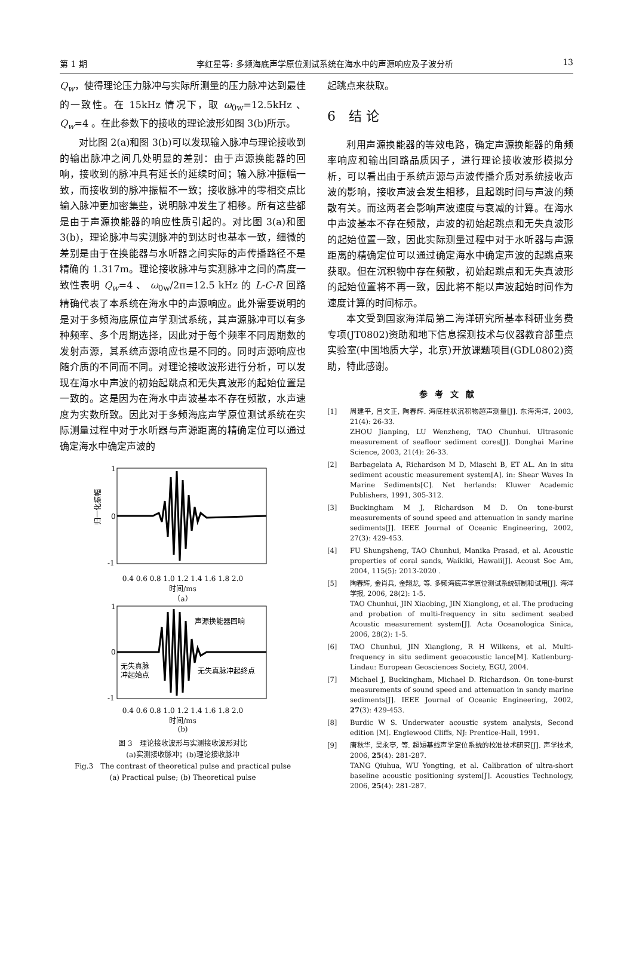第 1 期 李红星等: 多频海底声学原位测试系统在海水中的声源响应及子波分析 13
Q<sub>w</sub>，使得理论压力脉冲与实际所测量的压力脉冲达到最佳的一致性。在 15kHz 情况下，取 ω<sub>0w</sub>=12.5kHz 、Q<sub>w</sub>=4 。在此参数下的接收的理论波形如图 3(b)所示。
对比图 2(a)和图 3(b)可以发现输入脉冲与理论接收到的输出脉冲之间几处明显的差别：由于声源换能器的回响，接收到的脉冲具有延长的延续时间；输入脉冲振幅一致，而接收到的脉冲振幅不一致；接收脉冲的零相交点比输入脉冲更加密集些，说明脉冲发生了相移。所有这些都是由于声源换能器的响应性质引起的。对比图 3(a)和图 3(b)，理论脉冲与实测脉冲的到达时也基本一致，细微的差别是由于在换能器与水听器之间实际的声传播路径不是精确的 1.317m。理论接收脉冲与实测脉冲之间的高度一致性表明 Q<sub>w</sub>=4 、 ω<sub>0w</sub>/2π=12.5 kHz 的 L-C-R 回路精确代表了本系统在海水中的声源响应。此外需要说明的是对于多频海底原位声学测试系统，其声源脉冲可以有多种频率、多个周期选择，因此对于每个频率不同周期数的发射声源，其系统声源响应也是不同的。同时声源响应也随介质的不同而不同。对理论接收波形进行分析，可以发现在海水中声波的初始起跳点和无失真波形的起始位置是一致的。这是因为在海水中声波基本不存在频散，水声速度为实数所致。因此对于多频海底声学原位测试系统在实际测量过程中对于水听器与声源距离的精确定位可以通过确定海水中确定声波的
1
0
-1
归一化振幅
0.4 0.6 0.8 1.0 1.2 1.4 1.6 1.8 2.0
时间/ms
（a）
声源换能器回响
无失真脉
冲起始点
无失真脉冲起终点
1
0
-1
0.4 0.6 0.8 1.0 1.2 1.4 1.6 1.8 2.0
时间/ms
(b)
图 3　理论接收波形与实测接收波形对比
(a)实测接收脉冲；(b)理论接收脉冲
Fig.3　The contrast of theoretical pulse and practical pulse
(a) Practical pulse; (b) Theoretical pulse
起跳点来获取。
6　结 论
利用声源换能器的等效电路，确定声源换能器的角频率响应和输出回路品质因子，进行理论接收波形模拟分析，可以看出由于系统声源与声波传播介质对系统接收声波的影响，接收声波会发生相移，且起跳时间与声波的频散有关。而这两者会影响声波速度与衰减的计算。在海水中声波基本不存在频散，声波的初始起跳点和无失真波形的起始位置一致，因此实际测量过程中对于水听器与声源距离的精确定位可以通过确定海水中确定声波的起跳点来获取。但在沉积物中存在频散，初始起跳点和无失真波形的起始位置将不再一致，因此将不能以声波起始时间作为速度计算的时间标示。
本文受到国家海洋局第二海洋研究所基本科研业务费专项(JT0802)资助和地下信息探测技术与仪器教育部重点实验室(中国地质大学，北京)开放课题项目(GDL0802)资助，特此感谢。
参考文献
[1] 周建平, 吕文正, 陶春辉. 海底柱状沉积物超声测量[J]. 东海海洋, 2003, 21(4): 26-33.
ZHOU Jianping, LU Wenzheng, TAO Chunhui. Ultrasonic measurement of seafloor sediment cores[J]. Donghai Marine Science, 2003, 21(4): 26-33.
[2] Barbagelata A, Richardson M D, Miaschi B, ET AL. An in situ sediment acoustic measurement system[A]. in: Shear Waves In Marine Sediments[C]. Net herlands: Kluwer Academic Publishers, 1991, 305-312.
[3] Buckingham M J, Richardson M D. On tone-burst measurements of sound speed and attenuation in sandy marine sediments[J]. IEEE Journal of Oceanic Engineering, 2002, 27(3): 429-453.
[4] FU Shungsheng, TAO Chunhui, Manika Prasad, et al. Acoustic properties of coral sands, Waikiki, Hawaii[J]. Acoust Soc Am, 2004, 115(5): 2013-2020 .
[5] 陶春辉, 金肖兵, 金翔龙, 等. 多频海底声学原位测试系统研制和试用[J]. 海洋学报, 2006, 28(2): 1-5.
TAO Chunhui, JIN Xiaobing, JIN Xianglong, et al. The producing and probation of multi-frequency in situ sediment seabed Acoustic measurement system[J]. Acta Oceanologica Sinica, 2006, 28(2): 1-5.
[6] TAO Chunhui, JIN Xianglong, R H Wilkens, et al. Multi-frequency in situ sediment geoacoustic lance[M]. Katlenburg-Lindau: European Geosciences Society, EGU, 2004.
[7] Michael J, Buckingham, Michael D. Richardson. On tone-burst measurements of sound speed and attenuation in sandy marine sediments[J]. IEEE Journal of Oceanic Engineering, 2002, 27(3): 429-453.
[8] Burdic W S. Underwater acoustic system analysis, Second edition [M]. Englewood Cliffs, NJ: Prentice-Hall, 1991.
[9] 唐秋华, 吴永亭, 等. 超短基线声学定位系统的校准技术研究[J]. 声学技术, 2006, 25(4): 281-287.
TANG Qiuhua, WU Yongting, et al. Calibration of ultra-short baseline acoustic positioning system[J]. Acoustics Technology, 2006, 25(4): 281-287.